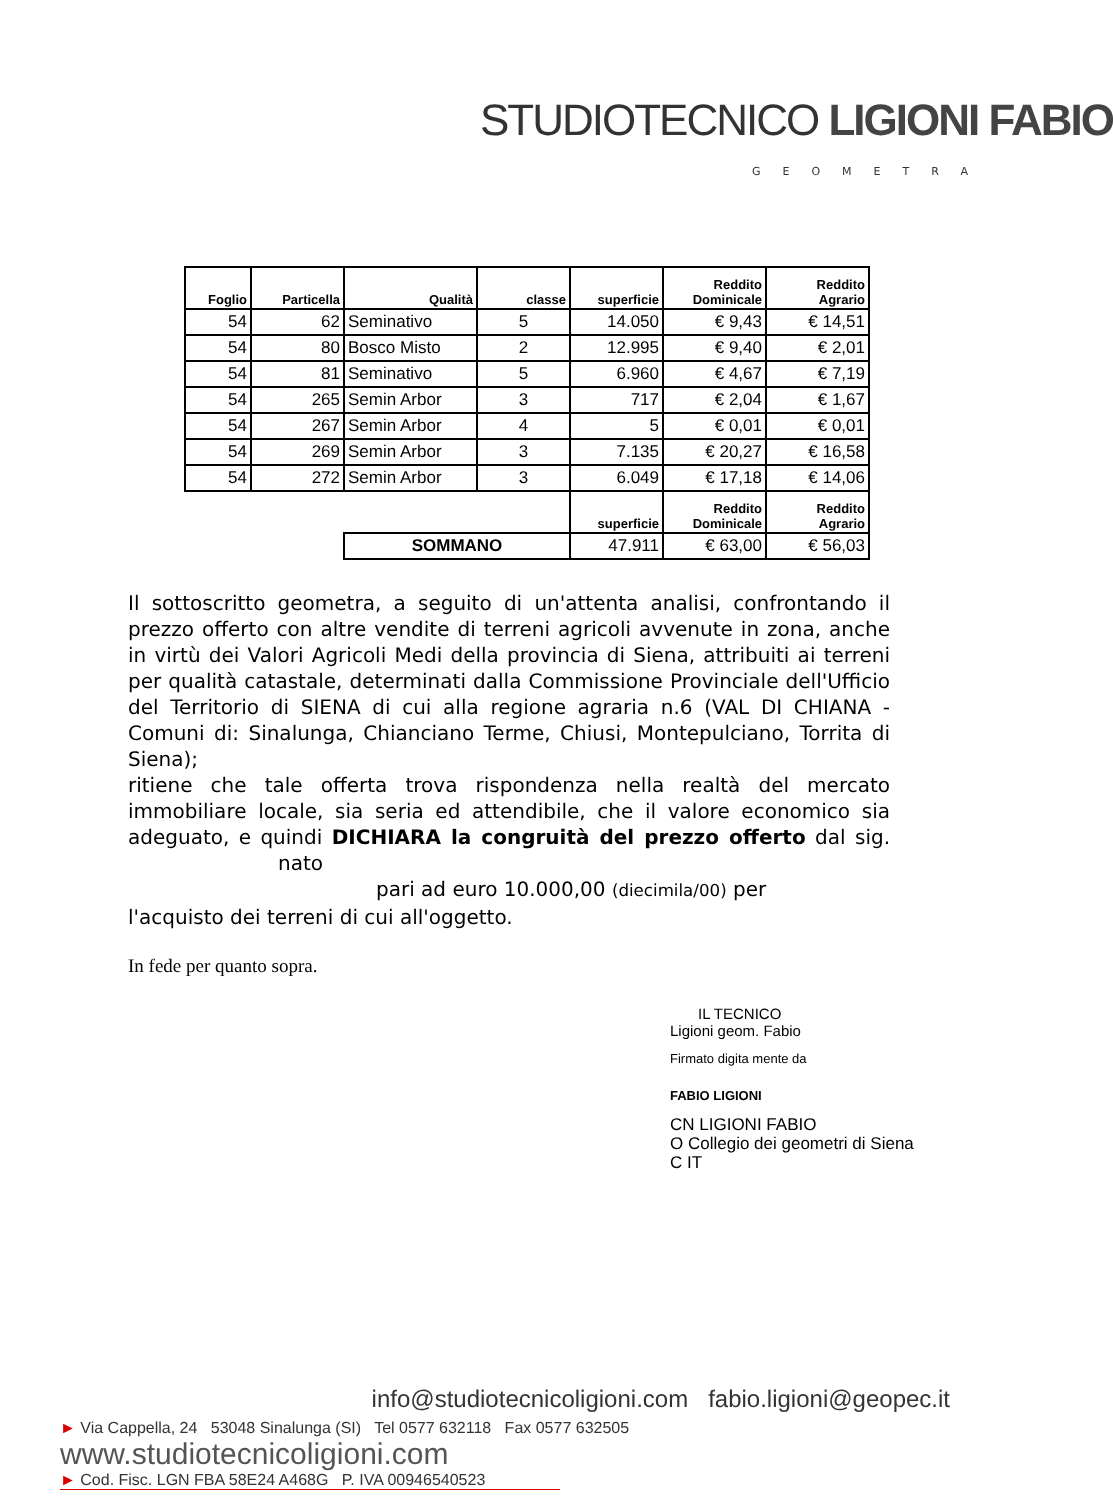STUDIOTECNICO LIGIONI FABIO
GEOMETRA
| Foglio | Particella | Qualità | classe | superficie | Reddito Dominicale | Reddito Agrario |
| --- | --- | --- | --- | --- | --- | --- |
| 54 | 62 | Seminativo | 5 | 14.050 | € 9,43 | € 14,51 |
| 54 | 80 | Bosco Misto | 2 | 12.995 | € 9,40 | € 2,01 |
| 54 | 81 | Seminativo | 5 | 6.960 | € 4,67 | € 7,19 |
| 54 | 265 | Semin Arbor | 3 | 717 | € 2,04 | € 1,67 |
| 54 | 267 | Semin Arbor | 4 | 5 | € 0,01 | € 0,01 |
| 54 | 269 | Semin Arbor | 3 | 7.135 | € 20,27 | € 16,58 |
| 54 | 272 | Semin Arbor | 3 | 6.049 | € 17,18 | € 14,06 |
| | | | | superficie | Reddito Dominicale | Reddito Agrario |
| | | SOMMANO | | 47.911 | € 63,00 | € 56,03 |
Il sottoscritto geometra, a seguito di un'attenta analisi, confrontando il prezzo offerto con altre vendite di terreni agricoli avvenute in zona, anche in virtù dei Valori Agricoli Medi della provincia di Siena, attribuiti ai terreni per qualità catastale, determinati dalla Commissione Provinciale dell'Ufficio del Territorio di SIENA di cui alla regione agraria n.6 (VAL DI CHIANA - Comuni di: Sinalunga, Chianciano Terme, Chiusi, Montepulciano, Torrita di Siena);
ritiene che tale offerta trova rispondenza nella realtà del mercato immobiliare locale, sia seria ed attendibile, che il valore economico sia adeguato, e quindi DICHIARA la congruità del prezzo offerto dal sig. nato
pari ad euro 10.000,00 (diecimila/00) per
l'acquisto dei terreni di cui all'oggetto.
In fede per quanto sopra.
IL TECNICO
Ligioni geom. Fabio
Firmato digita mente da
FABIO LIGIONI
CN LIGIONI FABIO
O Collegio dei geometri di Siena
C IT
info@studiotecnicoligioni.com fabio.ligioni@geopec.it
► Via Cappella, 24 53048 Sinalunga (SI) Tel 0577 632118 Fax 0577 632505 www.studiotecnicoligioni.com
► Cod. Fisc. LGN FBA 58E24 A468G P. IVA 00946540523